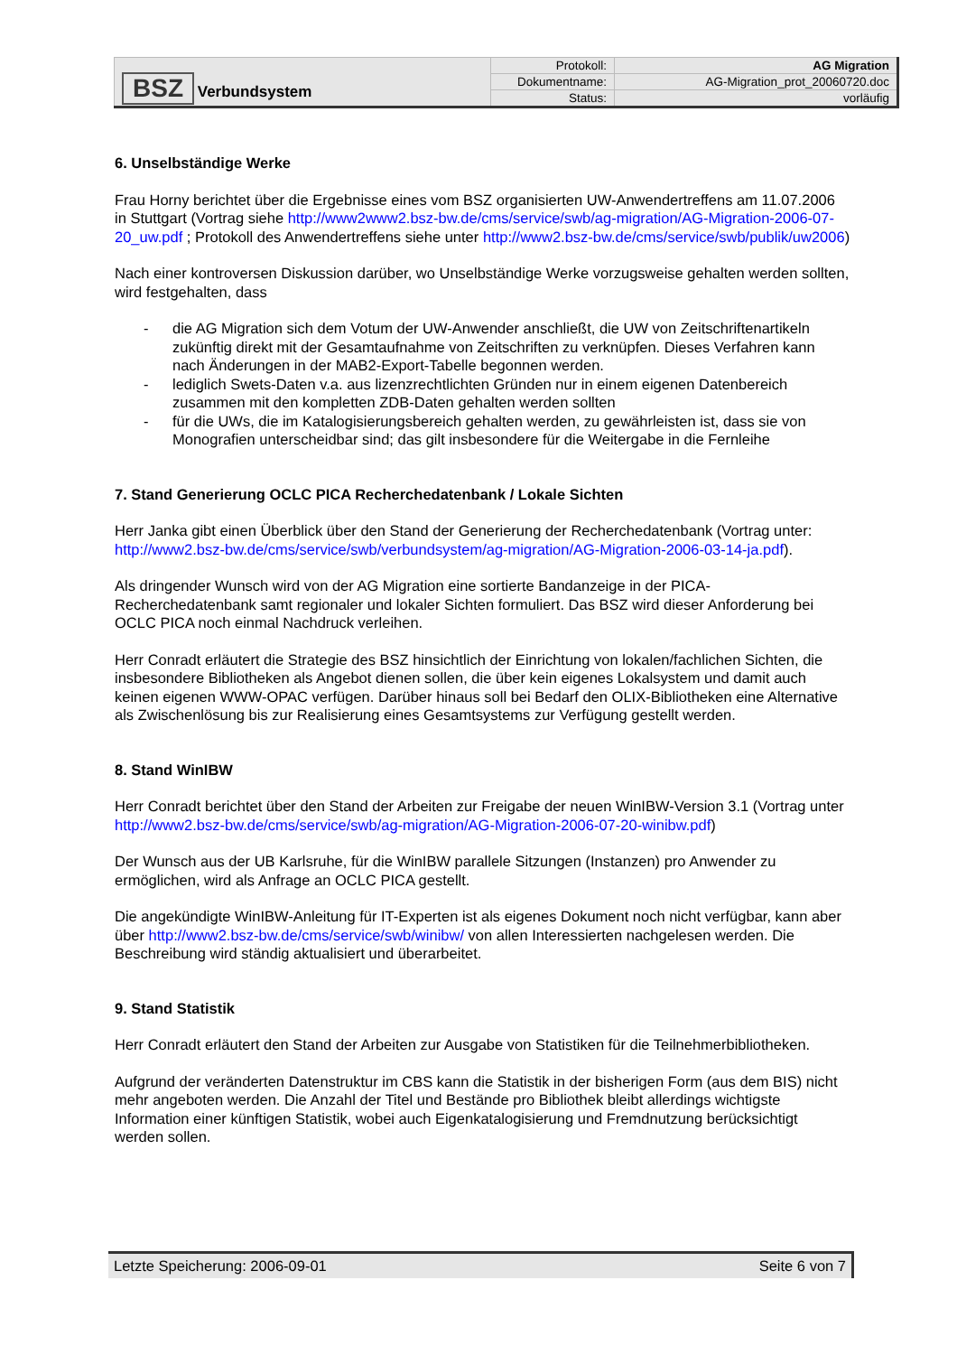| BSZ Verbundsystem | Protokoll: | AG Migration |
| | Dokumentname: | AG-Migration_prot_20060720.doc |
| | Status: | vorläufig |
6. Unselbständige Werke
Frau Horny berichtet über die Ergebnisse eines vom BSZ organisierten UW-Anwendertreffens am 11.07.2006 in Stuttgart (Vortrag siehe http://www2www2.bsz-bw.de/cms/service/swb/ag-migration/AG-Migration-2006-07-20_uw.pdf ; Protokoll des Anwendertreffens siehe unter http://www2.bsz-bw.de/cms/service/swb/publik/uw2006)
Nach einer kontroversen Diskussion darüber, wo Unselbständige Werke vorzugsweise gehalten werden sollten, wird festgehalten, dass
- die AG Migration sich dem Votum der UW-Anwender anschließt, die UW von Zeitschriftenartikeln zukünftig direkt mit der Gesamtaufnahme von Zeitschriften zu verknüpfen. Dieses Verfahren kann nach Änderungen in der MAB2-Export-Tabelle begonnen werden.
- lediglich Swets-Daten v.a. aus lizenzrechtlichten Gründen nur in einem eigenen Datenbereich zusammen mit den kompletten ZDB-Daten gehalten werden sollten
- für die UWs, die im Katalogisierungsbereich gehalten werden, zu gewährleisten ist, dass sie von Monografien unterscheidbar sind; das gilt insbesondere für die Weitergabe in die Fernleihe
7. Stand Generierung OCLC PICA Recherchedatenbank / Lokale Sichten
Herr Janka gibt einen Überblick über den Stand der Generierung der Recherchedatenbank (Vortrag unter: http://www2.bsz-bw.de/cms/service/swb/verbundsystem/ag-migration/AG-Migration-2006-03-14-ja.pdf).
Als dringender Wunsch wird von der AG Migration eine sortierte Bandanzeige in der PICA-Recherchedatenbank samt regionaler und lokaler Sichten formuliert. Das BSZ wird dieser Anforderung bei OCLC PICA noch einmal Nachdruck verleihen.
Herr Conradt erläutert die Strategie des BSZ hinsichtlich der Einrichtung von lokalen/fachlichen Sichten, die insbesondere Bibliotheken als Angebot dienen sollen, die über kein eigenes Lokalsystem und damit auch keinen eigenen WWW-OPAC verfügen. Darüber hinaus soll bei Bedarf den OLIX-Bibliotheken eine Alternative als Zwischenlösung bis zur Realisierung eines Gesamtsystems zur Verfügung gestellt werden.
8. Stand WinIBW
Herr Conradt berichtet über den Stand der Arbeiten zur Freigabe der neuen WinIBW-Version 3.1 (Vortrag unter http://www2.bsz-bw.de/cms/service/swb/ag-migration/AG-Migration-2006-07-20-winibw.pdf)
Der Wunsch aus der UB Karlsruhe, für die WinIBW parallele Sitzungen (Instanzen) pro Anwender zu ermöglichen, wird als Anfrage an OCLC PICA gestellt.
Die angekündigte WinIBW-Anleitung für IT-Experten ist als eigenes Dokument noch nicht verfügbar, kann aber über http://www2.bsz-bw.de/cms/service/swb/winibw/ von allen Interessierten nachgelesen werden. Die Beschreibung wird ständig aktualisiert und überarbeitet.
9. Stand Statistik
Herr Conradt erläutert den Stand der Arbeiten zur Ausgabe von Statistiken für die Teilnehmerbibliotheken.
Aufgrund der veränderten Datenstruktur im CBS kann die Statistik in der bisherigen Form (aus dem BIS) nicht mehr angeboten werden. Die Anzahl der Titel und Bestände pro Bibliothek bleibt allerdings wichtigste Information einer künftigen Statistik, wobei auch Eigenkatalogisierung und Fremdnutzung berücksichtigt werden sollen.
Letzte Speicherung: 2006-09-01 Seite 6 von 7